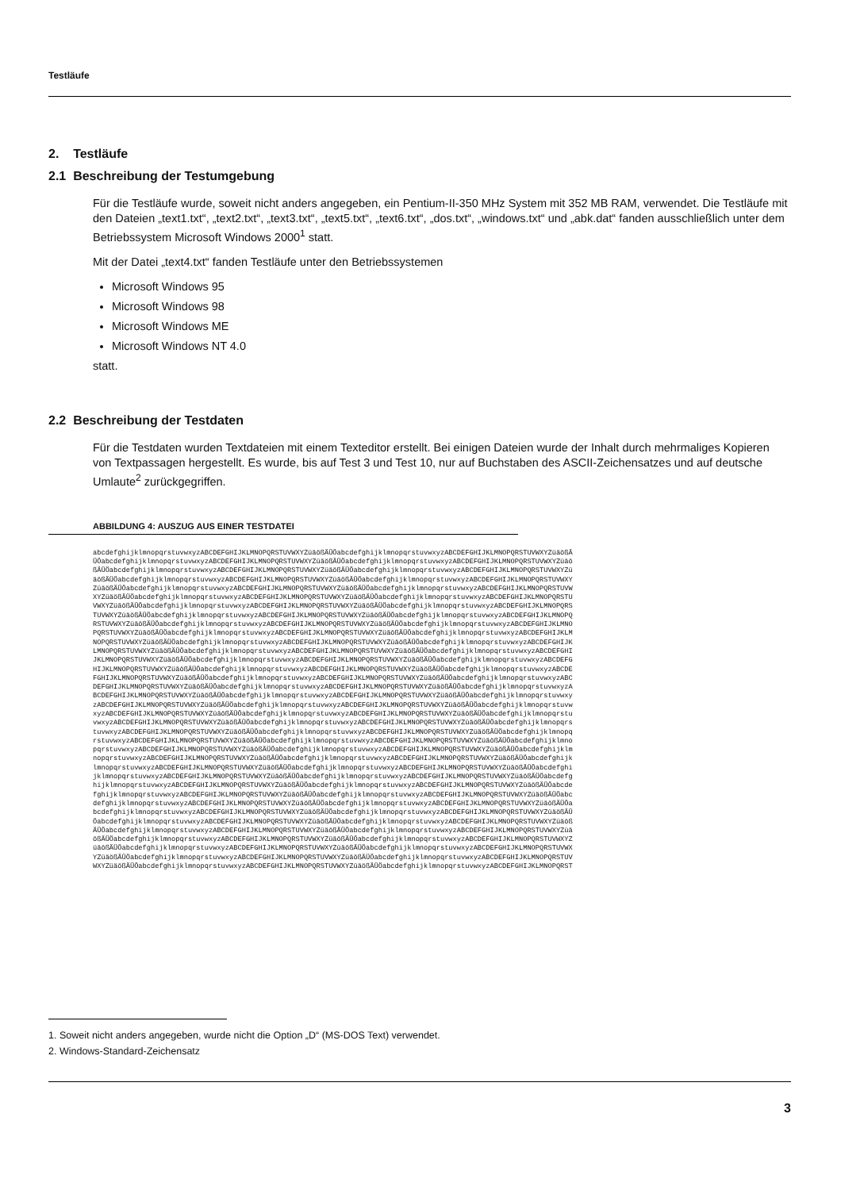Testläufe
2. Testläufe
2.1 Beschreibung der Testumgebung
Für die Testläufe wurde, soweit nicht anders angegeben, ein Pentium-II-350 MHz System mit 352 MB RAM, verwendet. Die Testläufe mit den Dateien „text1.txt“, „text2.txt“, „text3.txt“, „text5.txt“, „text6.txt“, „dos.txt“, „windows.txt“ und „abk.dat“ fanden ausschließlich unter dem Betriebssystem Microsoft Windows 2000<sup>1</sup> statt.
Mit der Datei „text4.txt“ fanden Testläufe unter den Betriebssystemen
Microsoft Windows 95
Microsoft Windows 98
Microsoft Windows ME
Microsoft Windows NT 4.0
statt.
2.2 Beschreibung der Testdaten
Für die Testdaten wurden Textdateien mit einem Texteditor erstellt. Bei einigen Dateien wurde der Inhalt durch mehrmaliges Kopieren von Textpassagen hergestellt. Es wurde, bis auf Test 3 und Test 10, nur auf Buchstaben des ASCII-Zeichensatzes und auf deutsche Umlaute<sup>2</sup> zurückgegriffen.
ABBILDUNG 4: AUSZUG AUS EINER TESTDATEI
abcdefghijklmnopqrstuvwxyzABCDEFGHIJKLMNOPQRSTUVWXYZüäößÄÜÖabcdefghijklmnopqrstuvwxyzABCDEFGHIJKLMNOPQRSTUVWXYZüäößÄ ÜÖabcdefghijklmnopqrstuvwxyzABCDEFGHIJKLMNOPQRSTUVWXYZüäößÄÜÖabcdefghijklmnopqrstuvwxyzABCDEFGHIJKLMNOPQRSTUVWXYZüäö ßÄÜÖabcdefghijklmnopqrstuvwxyzABCDEFGHIJKLMNOPQRSTUVWXYZüäößÄÜÖabcdefghijklmnopqrstuvwxyzABCDEFGHIJKLMNOPQRSTUVWXYZü äößÄÜÖabcdefghijklmnopqrstuvwxyzABCDEFGHIJKLMNOPQRSTUVWXYZüäößÄÜÖabcdefghijklmnopqrstuvwxyzABCDEFGHIJKLMNOPQRSTUVWXY ZüäößÄÜÖabcdefghijklmnopqrstuvwxyzABCDEFGHIJKLMNOPQRSTUVWXYZüäößÄÜÖabcdefghijklmnopqrstuvwxyzABCDEFGHIJKLMNOPQRSTUVW XYZüäößÄÜÖabcdefghijklmnopqrstuvwxyzABCDEFGHIJKLMNOPQRSTUVWXYZüäößÄÜÖabcdefghijklmnopqrstuvwxyzABCDEFGHIJKLMNOPQRSTU VWXYZüäößÄÜÖabcdefghijklmnopqrstuvwxyzABCDEFGHIJKLMNOPQRSTUVWXYZüäößÄÜÖabcdefghijklmnopqrstuvwxyzABCDEFGHIJKLMNOPQRS TUVWXYZüäößÄÜÖabcdefghijklmnopqrstuvwxyzABCDEFGHIJKLMNOPQRSTUVWXYZüäößÄÜÖabcdefghijklmnopqrstuvwxyzABCDEFGHIJKLMNOPQ RSTUVWXYZüäößÄÜÖabcdefghijklmnopqrstuvwxyzABCDEFGHIJKLMNOPQRSTUVWXYZüäößÄÜÖabcdefghijklmnopqrstuvwxyzABCDEFGHIJKLMNO PQRSTUVWXYZüäößÄÜÖabcdefghijklmnopqrstuvwxyzABCDEFGHIJKLMNOPQRSTUVWXYZüäößÄÜÖabcdefghijklmnopqrstuvwxyzABCDEFGHIJKLM NOPQRSTUVWXYZüäößÄÜÖabcdefghijklmnopqrstuvwxyzABCDEFGHIJKLMNOPQRSTUVWXYZüäößÄÜÖabcdefghijklmnopqrstuvwxyzABCDEFGHIJK LMNOPQRSTUVWXYZüäößÄÜÖabcdefghijklmnopqrstuvwxyzABCDEFGHIJKLMNOPQRSTUVWXYZüäößÄÜÖabcdefghijklmnopqrstuvwxyzABCDEFGHI JKLMNOPQRSTUVWXYZüäößÄÜÖabcdefghijklmnopqrstuvwxyzABCDEFGHIJKLMNOPQRSTUVWXYZüäößÄÜÖabcdefghijklmnopqrstuvwxyzABCDEFG HIJKLMNOPQRSTUVWXYZüäößÄÜÖabcdefghijklmnopqrstuvwxyzABCDEFGHIJKLMNOPQRSTUVWXYZüäößÄÜÖabcdefghijklmnopqrstuvwxyzABCDE FGHIJKLMNOPQRSTUVWXYZüäößÄÜÖabcdefghijklmnopqrstuvwxyzABCDEFGHIJKLMNOPQRSTUVWXYZüäößÄÜÖabcdefghijklmnopqrstuvwxyzABC DEFGHIJKLMNOPQRSTUVWXYZüäößÄÜÖabcdefghijklmnopqrstuvwxyzABCDEFGHIJKLMNOPQRSTUVWXYZüäößÄÜÖabcdefghijklmnopqrstuvwxyzA BCDEFGHIJKLMNOPQRSTUVWXYZüäößÄÜÖabcdefghijklmnopqrstuvwxyzABCDEFGHIJKLMNOPQRSTUVWXYZüäößÄÜÖabcdefghijklmnopqrstuvwxy zABCDEFGHIJKLMNOPQRSTUVWXYZüäößÄÜÖabcdefghijklmnopqrstuvwxyzABCDEFGHIJKLMNOPQRSTUVWXYZüäößÄÜÖabcdefghijklmnopqrstuvw xyzABCDEFGHIJKLMNOPQRSTUVWXYZüäößÄÜÖabcdefghijklmnopqrstuvwxyzABCDEFGHIJKLMNOPQRSTUVWXYZüäößÄÜÖabcdefghijklmnopqrstu vwxyzABCDEFGHIJKLMNOPQRSTUVWXYZüäößÄÜÖabcdefghijklmnopqrstuvwxyzABCDEFGHIJKLMNOPQRSTUVWXYZüäößÄÜÖabcdefghijklmnopqrs tuvwxyzABCDEFGHIJKLMNOPQRSTUVWXYZüäößÄÜÖabcdefghijklmnopqrstuvwxyzABCDEFGHIJKLMNOPQRSTUVWXYZüäößÄÜÖabcdefghijklmnopq rstuvwxyzABCDEFGHIJKLMNOPQRSTUVWXYZüäößÄÜÖabcdefghijklmnopqrstuvwxyzABCDEFGHIJKLMNOPQRSTUVWXYZüäößÄÜÖabcdefghijklmno pqrstuvwxyzABCDEFGHIJKLMNOPQRSTUVWXYZüäößÄÜÖabcdefghijklmnopqrstuvwxyzABCDEFGHIJKLMNOPQRSTUVWXYZüäößÄÜÖabcdefghijklm nopqrstuvwxyzABCDEFGHIJKLMNOPQRSTUVWXYZüäößÄÜÖabcdefghijklmnopqrstuvwxyzABCDEFGHIJKLMNOPQRSTUVWXYZüäößÄÜÖabcdefghijk lmnopqrstuvwxyzABCDEFGHIJKLMNOPQRSTUVWXYZüäößÄÜÖabcdefghijklmnopqrstuvwxyzABCDEFGHIJKLMNOPQRSTUVWXYZüäößÄÜÖabcdefghi jklmnopqrstuvwxyzABCDEFGHIJKLMNOPQRSTUVWXYZüäößÄÜÖabcdefghijklmnopqrstuvwxyzABCDEFGHIJKLMNOPQRSTUVWXYZüäößÄÜÖabcdefg hijklmnopqrstuvwxyzABCDEFGHIJKLMNOPQRSTUVWXYZüäößÄÜÖabcdefghijklmnopqrstuvwxyzABCDEFGHIJKLMNOPQRSTUVWXYZüäößÄÜÖabcde fghijklmnopqrstuvwxyzABCDEFGHIJKLMNOPQRSTUVWXYZüäößÄÜÖabcdefghijklmnopqrstuvwxyzABCDEFGHIJKLMNOPQRSTUVWXYZüäößÄÜÖabc defghijklmnopqrstuvwxyzABCDEFGHIJKLMNOPQRSTUVWXYZüäößÄÜÖabcdefghijklmnopqrstuvwxyzABCDEFGHIJKLMNOPQRSTUVWXYZüäößÄÜÖa bcdefghijklmnopqrstuvwxyzABCDEFGHIJKLMNOPQRSTUVWXYZüäößÄÜÖabcdefghijklmnopqrstuvwxyzABCDEFGHIJKLMNOPQRSTUVWXYZüäößÄÜ ÖabcdefghijklmnopqrstuvwxyzABCDEFGHIJKLMNOPQRSTUVWXYZüäößÄÜÖabcdefghijklmnopqrstuvwxyzABCDEFGHIJKLMNOPQRSTUVWXYZüäöß ÄÜÖabcdefghijklmnopqrstuvwxyzABCDEFGHIJKLMNOPQRSTUVWXYZüäößÄÜÖabcdefghijklmnopqrstuvwxyzABCDEFGHIJKLMNOPQRSTUVWXYZüä ößÄÜÖabcdefghijklmnopqrstuvwxyzABCDEFGHIJKLMNOPQRSTUVWXYZüäößÄÜÖabcdefghijklmnopqrstuvwxyzABCDEFGHIJKLMNOPQRSTUVWXYZ üäößÄÜÖabcdefghijklmnopqrstuvwxyzABCDEFGHIJKLMNOPQRSTUVWXYZüäößÄÜÖabcdefghijklmnopqrstuvwxyzABCDEFGHIJKLMNOPQRSTUVWX YZüäößÄÜÖabcdefghijklmnopqrstuvwxyzABCDEFGHIJKLMNOPQRSTUVWXYZüäößÄÜÖabcdefghijklmnopqrstuvwxyzABCDEFGHIJKLMNOPQRSTUV WXYZüäößÄÜÖabcdefghijklmnopqrstuvwxyzABCDEFGHIJKLMNOPQRSTUVWXYZüäößÄÜÖabcdefghijklmnopqrstuvwxyzABCDEFGHIJKLMNOPQRST
1. Soweit nicht anders angegeben, wurde nicht die Option „D“ (MS-DOS Text) verwendet.
2. Windows-Standard-Zeichensatz
3